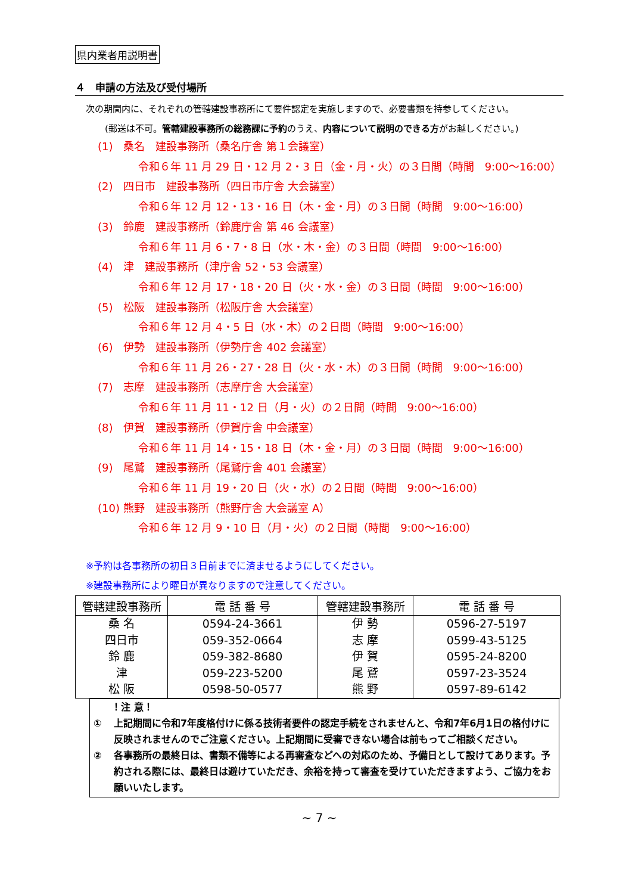県内業者用説明書
４　申請の方法及び受付場所
次の期間内に、それぞれの管轄建設事務所にて要件認定を実施しますので、必要書類を持参してください。
(郵送は不可。管轄建設事務所の総務課に予約のうえ、内容について説明のできる方がお越しください。)
(1)　桑名　建設事務所（桑名庁舎 第１会議室）
令和６年 11 月 29 日・12 月 2・3 日（金・月・火）の３日間（時間　9:00～16:00）
(2)　四日市　建設事務所（四日市庁舎 大会議室）
令和６年 12 月 12・13・16 日（木・金・月）の３日間（時間　9:00～16:00）
(3)　鈴鹿　建設事務所（鈴鹿庁舎 第 46 会議室）
令和６年 11 月 6・7・8 日（水・木・金）の３日間（時間　9:00～16:00）
(4)　津　建設事務所（津庁舎 52・53 会議室）
令和６年 12 月 17・18・20 日（火・水・金）の３日間（時間　9:00～16:00）
(5)　松阪　建設事務所（松阪庁舎 大会議室）
令和６年 12 月 4・5 日（水・木）の２日間（時間　9:00～16:00）
(6)　伊勢　建設事務所（伊勢庁舎 402 会議室）
令和６年 11 月 26・27・28 日（火・水・木）の３日間（時間　9:00～16:00）
(7)　志摩　建設事務所（志摩庁舎 大会議室）
令和６年 11 月 11・12 日（月・火）の２日間（時間　9:00～16:00）
(8)　伊賀　建設事務所（伊賀庁舎 中会議室）
令和６年 11 月 14・15・18 日（木・金・月）の３日間（時間　9:00～16:00）
(9)　尾鷲　建設事務所（尾鷲庁舎 401 会議室）
令和６年 11 月 19・20 日（火・水）の２日間（時間　9:00～16:00）
(10) 熊野　建設事務所（熊野庁舎 大会議室 A）
令和６年 12 月 9・10 日（月・火）の２日間（時間　9:00～16:00）
※予約は各事務所の初日３日前までに済ませるようにしてください。
※建設事務所により曜日が異なりますので注意してください。
| 管轄建設事務所 | 電 話 番 号 | 管轄建設事務所 | 電 話 番 号 |
| --- | --- | --- | --- |
| 桑 名 四日市 鈴 鹿 津 松 阪 | 0594-24-3661 059-352-0664 059-382-8680 059-223-5200 0598-50-0577 | 伊 勢 志 摩 伊 賀 尾 鷲 熊 野 | 0596-27-5197 0599-43-5125 0595-24-8200 0597-23-3524 0597-89-6142 |
！注 意！
① 上記期間に令和7年度格付けに係る技術者要件の認定手続をされませんと、令和7年6月1日の格付けに反映されませんのでご注意ください。上記期間に受審できない場合は前もってご相談ください。
② 各事務所の最終日は、書類不備等による再審査などへの対応のため、予備日として設けてあります。予約される際には、最終日は避けていただき、余裕を持って審査を受けていただきますよう、ご協力をお願いいたします。
~ 7 ~